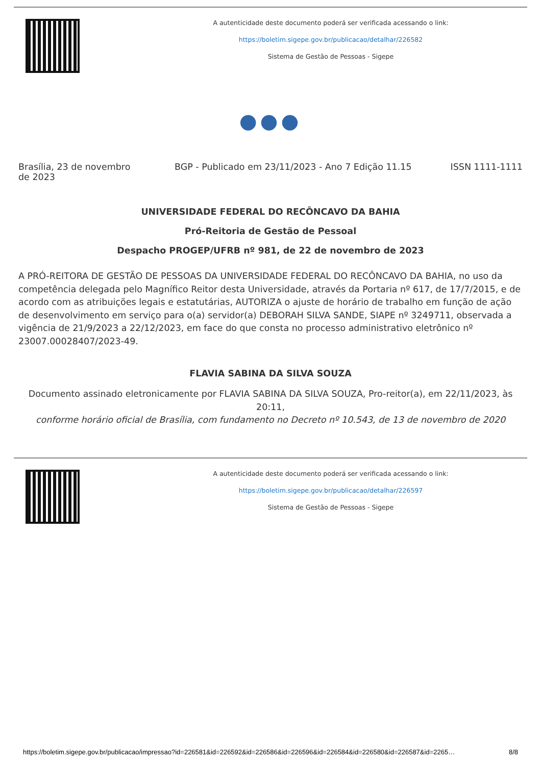A autenticidade deste documento poderá ser verificada acessando o link:
https://boletim.sigepe.gov.br/publicacao/detalhar/226582
Sistema de Gestão de Pessoas - Sigepe
●●●
Brasília, 23 de novembro de 2023
BGP - Publicado em 23/11/2023 - Ano 7 Edição 11.15
ISSN 1111-1111
UNIVERSIDADE FEDERAL DO RECÔNCAVO DA BAHIA
Pró-Reitoria de Gestão de Pessoal
Despacho PROGEP/UFRB nº 981, de 22 de novembro de 2023
A PRÓ-REITORA DE GESTÃO DE PESSOAS DA UNIVERSIDADE FEDERAL DO RECÔNCAVO DA BAHIA, no uso da competência delegada pelo Magnífico Reitor desta Universidade, através da Portaria nº 617, de 17/7/2015, e de acordo com as atribuições legais e estatutárias, AUTORIZA o ajuste de horário de trabalho em função de ação de desenvolvimento em serviço para o(a) servidor(a) DEBORAH SILVA SANDE, SIAPE nº 3249711, observada a vigência de 21/9/2023 a 22/12/2023, em face do que consta no processo administrativo eletrônico nº 23007.00028407/2023-49.
FLAVIA SABINA DA SILVA SOUZA
Documento assinado eletronicamente por FLAVIA SABINA DA SILVA SOUZA, Pro-reitor(a), em 22/11/2023, às 20:11,
conforme horário oficial de Brasília, com fundamento no Decreto nº 10.543, de 13 de novembro de 2020
A autenticidade deste documento poderá ser verificada acessando o link:
https://boletim.sigepe.gov.br/publicacao/detalhar/226597
Sistema de Gestão de Pessoas - Sigepe
https://boletim.sigepe.gov.br/publicacao/impressao?id=226581&id=226592&id=226586&id=226596&id=226584&id=226580&id=226587&id=2265… 8/8